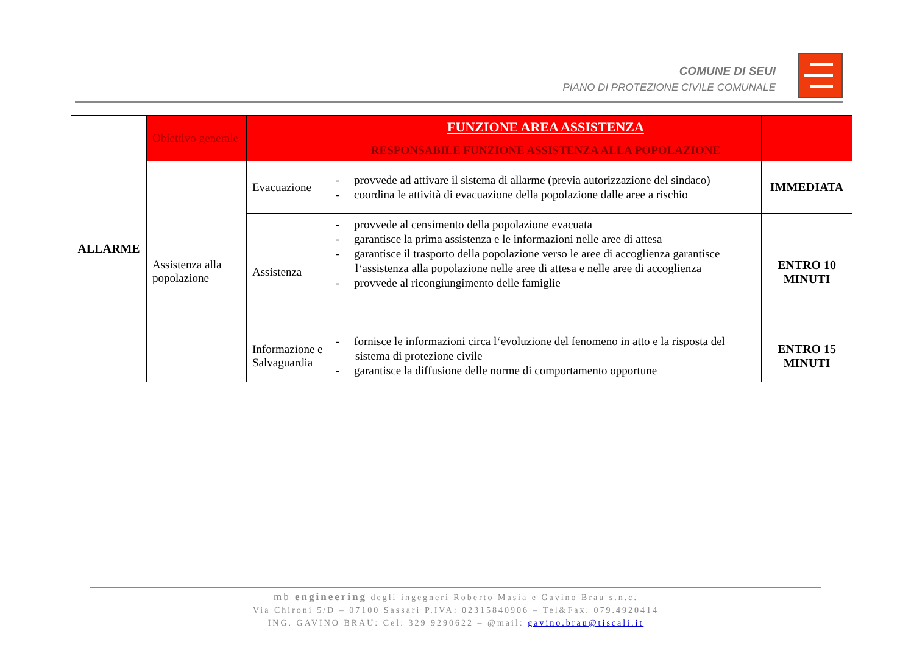COMUNE DI SEUI
PIANO DI PROTEZIONE CIVILE COMUNALE
| ALLARME | Obiettivo generale | | FUNZIONE AREA ASSISTENZA RESPONSABILE FUNZIONE ASSISTENZA ALLA POPOLAZIONE | |
| | Assistenza alla popolazione | Evacuazione | - provvede ad attivare il sistema di allarme (previa autorizzazione del sindaco) - coordina le attività di evacuazione della popolazione dalle aree a rischio | IMMEDIATA |
| | | Assistenza | - provvede al censimento della popolazione evacuata - garantisce la prima assistenza e le informazioni nelle aree di attesa - garantisce il trasporto della popolazione verso le aree di accoglienza garantisce l‘assistenza alla popolazione nelle aree di attesa e nelle aree di accoglienza - provvede al ricongiungimento delle famiglie | ENTRO 10 MINUTI |
| | | Informazione e Salvaguardia | - fornisce le informazioni circa l‘evoluzione del fenomeno in atto e la risposta del sistema di protezione civile - garantisce la diffusione delle norme di comportamento opportune | ENTRO 15 MINUTI |
mb engineering degli ingegneri Roberto Masia e Gavino Brau s.n.c.
Via Chironi 5/D – 07100 Sassari P.IVA: 02315840906 – Tel&Fax. 079.4920414
ING. GAVINO BRAU: Cel: 329 9290622 – @mail: gavino.brau@tiscali.it